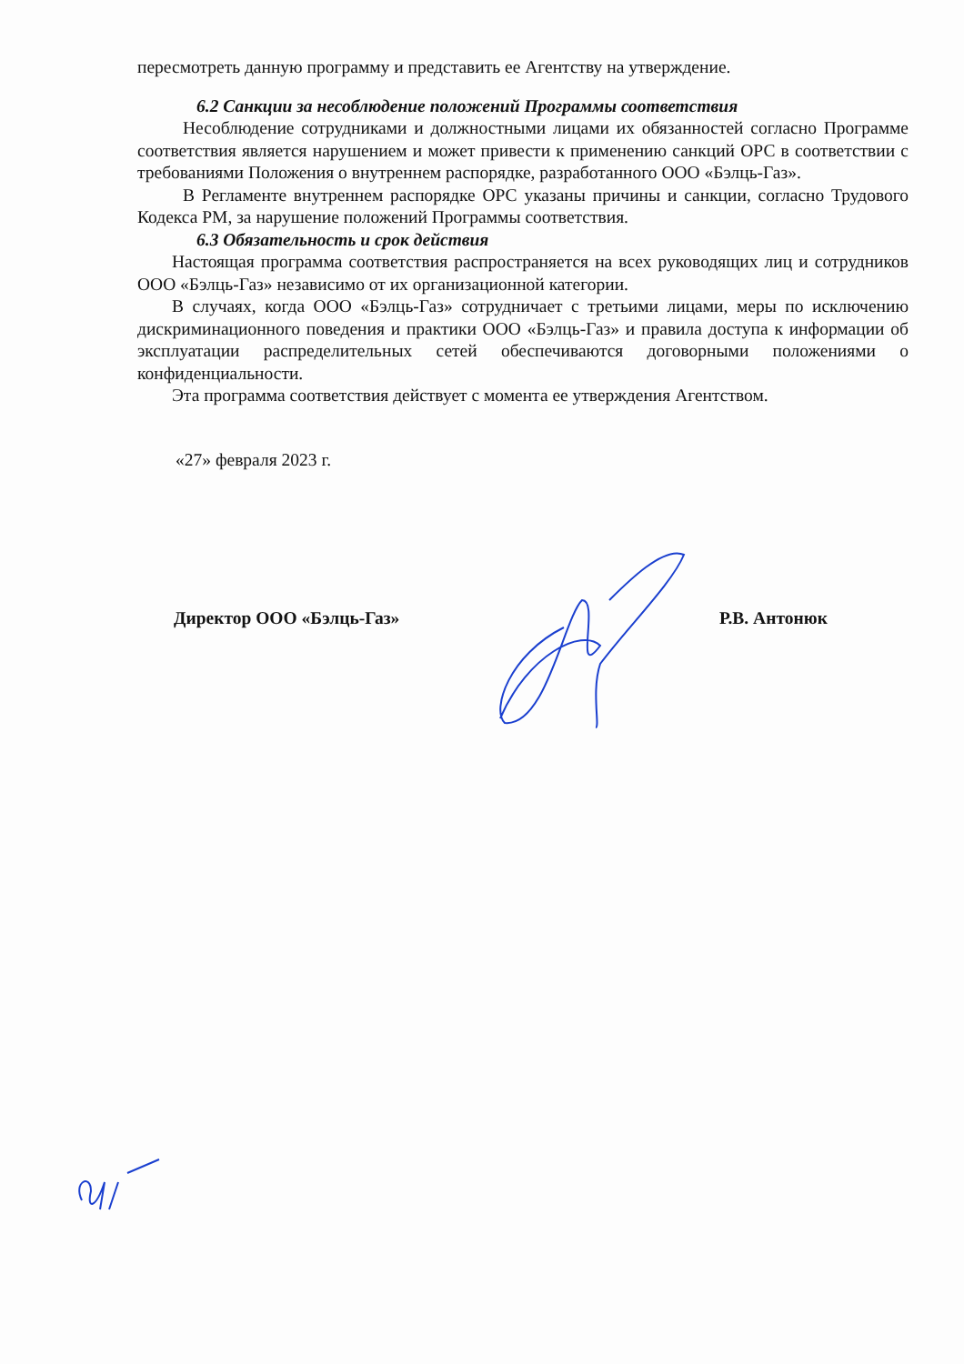пересмотреть данную программу и представить ее Агентству на утверждение.
6.2 Санкции за несоблюдение положений Программы соответствия
Несоблюдение сотрудниками и должностными лицами их обязанностей согласно Программе соответствия является нарушением и может привести к применению санкций ОРС в соответствии с требованиями Положения о внутреннем распорядке, разработанного ООО «Бэлць-Газ».
В Регламенте внутреннем распорядке ОРС указаны причины и санкции, согласно Трудового Кодекса РМ, за нарушение положений Программы соответствия.
6.3 Обязательность и срок действия
Настоящая программа соответствия распространяется на всех руководящих лиц и сотрудников ООО «Бэлць-Газ» независимо от их организационной категории.
В случаях, когда ООО «Бэлць-Газ» сотрудничает с третьими лицами, меры по исключению дискриминационного поведения и практики ООО «Бэлць-Газ» и правила доступа к информации об эксплуатации распределительных сетей обеспечиваются договорными положениями о конфиденциальности.
Эта программа соответствия действует с момента ее утверждения Агентством.
«27» февраля 2023 г.
Директор ООО «Бэлць-Газ» Р.В. Антонюк